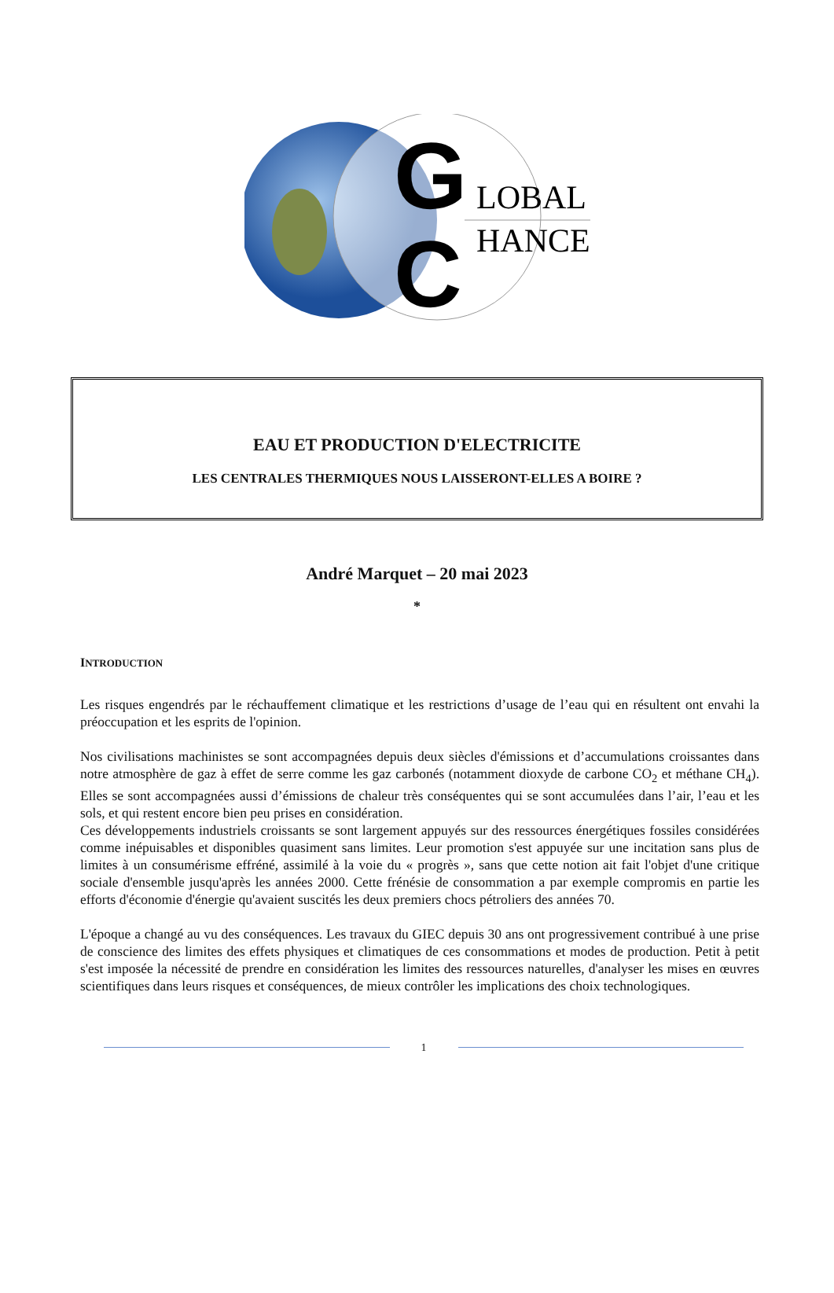G
LOBAL
C
HANCE
EAU ET PRODUCTION D'ELECTRICITE
LES CENTRALES THERMIQUES NOUS LAISSERONT-ELLES A BOIRE ?
André Marquet – 20 mai 2023
*
INTRODUCTION
Les risques engendrés par le réchauffement climatique et les restrictions d’usage de l’eau qui en résultent ont envahi la préoccupation et les esprits de l'opinion.
Nos civilisations machinistes se sont accompagnées depuis deux siècles d'émissions et d’accumulations croissantes dans notre atmosphère de gaz à effet de serre comme les gaz carbonés (notamment dioxyde de carbone CO<sub>2</sub> et méthane CH<sub>4</sub>). Elles se sont accompagnées aussi d’émissions de chaleur très conséquentes qui se sont accumulées dans l’air, l’eau et les sols, et qui restent encore bien peu prises en considération.
Ces développements industriels croissants se sont largement appuyés sur des ressources énergétiques fossiles considérées comme inépuisables et disponibles quasiment sans limites. Leur promotion s'est appuyée sur une incitation sans plus de limites à un consumérisme effréné, assimilé à la voie du « progrès », sans que cette notion ait fait l'objet d'une critique sociale d'ensemble jusqu'après les années 2000. Cette frénésie de consommation a par exemple compromis en partie les efforts d'économie d'énergie qu'avaient suscités les deux premiers chocs pétroliers des années 70.
L'époque a changé au vu des conséquences. Les travaux du GIEC depuis 30 ans ont progressivement contribué à une prise de conscience des limites des effets physiques et climatiques de ces consommations et modes de production. Petit à petit s'est imposée la nécessité de prendre en considération les limites des ressources naturelles, d'analyser les mises en œuvres scientifiques dans leurs risques et conséquences, de mieux contrôler les implications des choix technologiques.
1